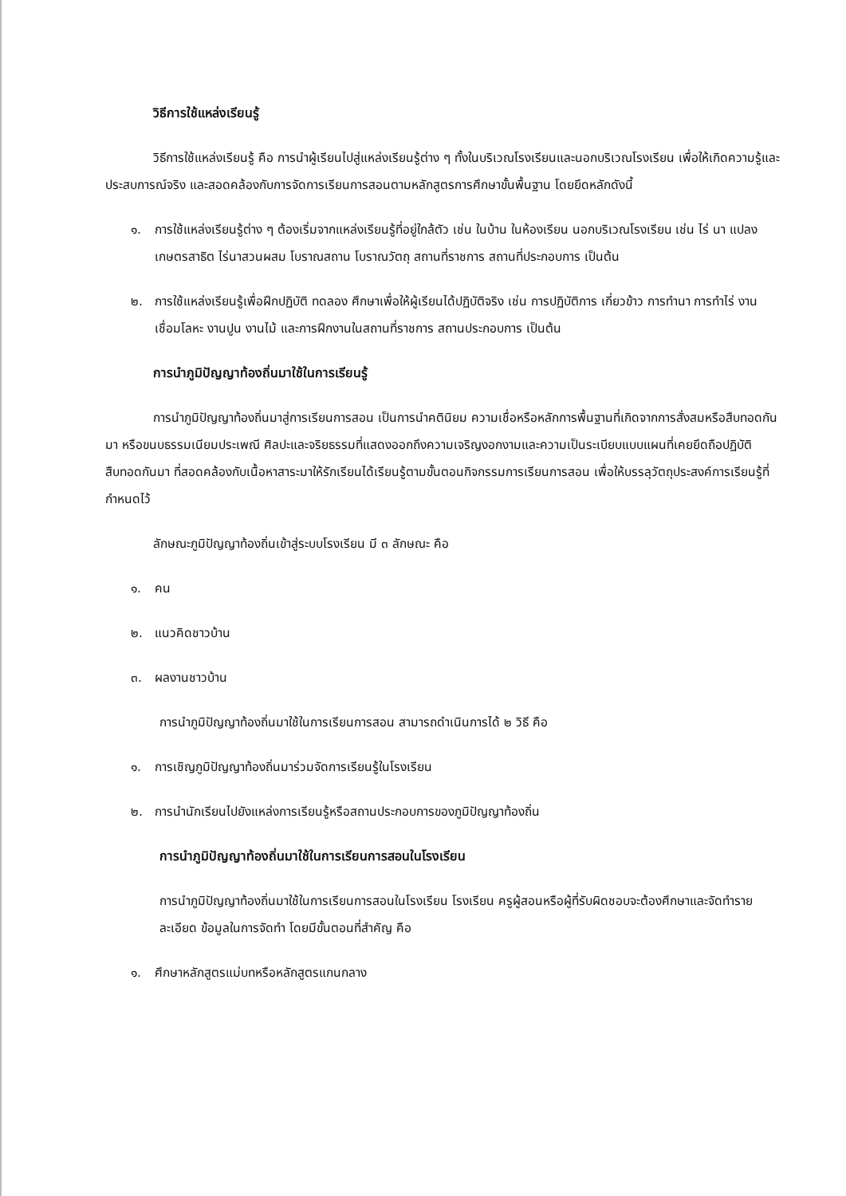วิธีการใช้แหล่งเรียนรู้
วิธีการใช้แหล่งเรียนรู้ คือ การนำผู้เรียนไปสู่แหล่งเรียนรู้ต่าง ๆ ทั้งในบริเวณโรงเรียนและนอกบริเวณโรงเรียน เพื่อให้เกิดความรู้และประสบการณ์จริง และสอดคล้องกับการจัดการเรียนการสอนตามหลักสูตรการศึกษาขั้นพื้นฐาน โดยยึดหลักดังนี้
๑. การใช้แหล่งเรียนรู้ต่าง ๆ ต้องเริ่มจากแหล่งเรียนรู้ที่อยู่ใกล้ตัว เช่น ในบ้าน ในห้องเรียน นอกบริเวณโรงเรียน เช่น ไร่ นา แปลงเกษตรสาธิต ไร่นาสวนผสม โบราณสถาน โบราณวัตถุ สถานที่ราชการ สถานที่ประกอบการ เป็นต้น
๒. การใช้แหล่งเรียนรู้เพื่อฝึกปฏิบัติ ทดลอง ศึกษาเพื่อให้ผู้เรียนได้ปฏิบัติจริง เช่น การปฏิบัติการ เกี่ยวข้าว การทำนา การทำไร่ งานเชื่อมโลหะ งานปูน งานไม้ และการฝึกงานในสถานที่ราชการ สถานประกอบการ เป็นต้น
การนำภูมิปัญญาท้องถิ่นมาใช้ในการเรียนรู้
การนำภูมิปัญญาท้องถิ่นมาสู่การเรียนการสอน เป็นการนำคตินิยม ความเชื่อหรือหลักการพื้นฐานที่เกิดจากการสั่งสมหรือสืบทอดกันมา หรือขนบธรรมเนียมประเพณี ศิลปะและจริยธรรมที่แสดงออกถึงความเจริญงอกงามและความเป็นระเบียบแบบแผนที่เคยยึดถือปฏิบัติสืบทอดกันมา ที่สอดคล้องกับเนื้อหาสาระมาให้รักเรียนได้เรียนรู้ตามขั้นตอนกิจกรรมการเรียนการสอน เพื่อให้บรรลุวัตถุประสงค์การเรียนรู้ที่กำหนดไว้
ลักษณะภูมิปัญญาท้องถิ่นเข้าสู่ระบบโรงเรียน มี ๓ ลักษณะ คือ
๑. คน
๒. แนวคิดชาวบ้าน
๓. ผลงานชาวบ้าน
การนำภูมิปัญญาท้องถิ่นมาใช้ในการเรียนการสอน สามารถดำเนินการได้ ๒ วิธี คือ
๑. การเชิญภูมิปัญญาท้องถิ่นมาร่วมจัดการเรียนรู้ในโรงเรียน
๒. การนำนักเรียนไปยังแหล่งการเรียนรู้หรือสถานประกอบการของภูมิปัญญาท้องถิ่น
การนำภูมิปัญญาท้องถิ่นมาใช้ในการเรียนการสอนในโรงเรียน
การนำภูมิปัญญาท้องถิ่นมาใช้ในการเรียนการสอนในโรงเรียน โรงเรียน ครูผู้สอนหรือผู้ที่รับผิดชอบจะต้องศึกษาและจัดทำรายละเอียด ข้อมูลในการจัดทำ โดยมีขั้นตอนที่สำคัญ คือ
๑. ศึกษาหลักสูตรแม่บทหรือหลักสูตรแกนกลาง